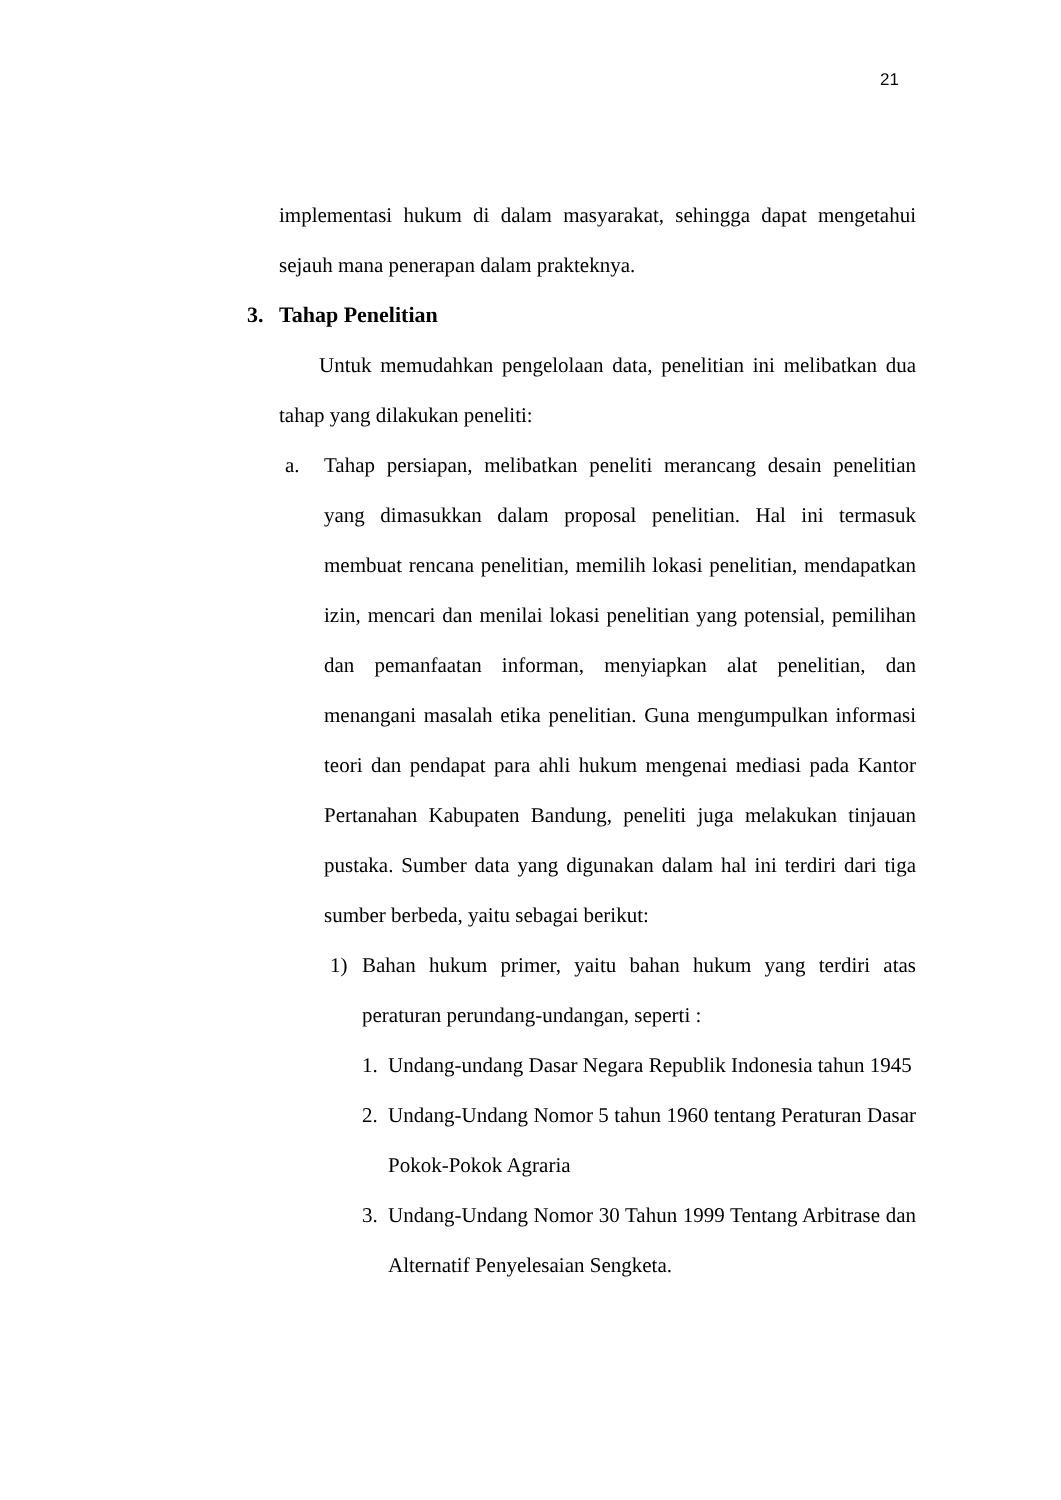21
implementasi hukum di dalam masyarakat, sehingga dapat mengetahui sejauh mana penerapan dalam prakteknya.
3. Tahap Penelitian
Untuk memudahkan pengelolaan data, penelitian ini melibatkan dua tahap yang dilakukan peneliti:
a. Tahap persiapan, melibatkan peneliti merancang desain penelitian yang dimasukkan dalam proposal penelitian. Hal ini termasuk membuat rencana penelitian, memilih lokasi penelitian, mendapatkan izin, mencari dan menilai lokasi penelitian yang potensial, pemilihan dan pemanfaatan informan, menyiapkan alat penelitian, dan menangani masalah etika penelitian. Guna mengumpulkan informasi teori dan pendapat para ahli hukum mengenai mediasi pada Kantor Pertanahan Kabupaten Bandung, peneliti juga melakukan tinjauan pustaka. Sumber data yang digunakan dalam hal ini terdiri dari tiga sumber berbeda, yaitu sebagai berikut:
1) Bahan hukum primer, yaitu bahan hukum yang terdiri atas peraturan perundang-undangan, seperti :
1. Undang-undang Dasar Negara Republik Indonesia tahun 1945
2. Undang-Undang Nomor 5 tahun 1960 tentang Peraturan Dasar Pokok-Pokok Agraria
3. Undang-Undang Nomor 30 Tahun 1999 Tentang Arbitrase dan Alternatif Penyelesaian Sengketa.